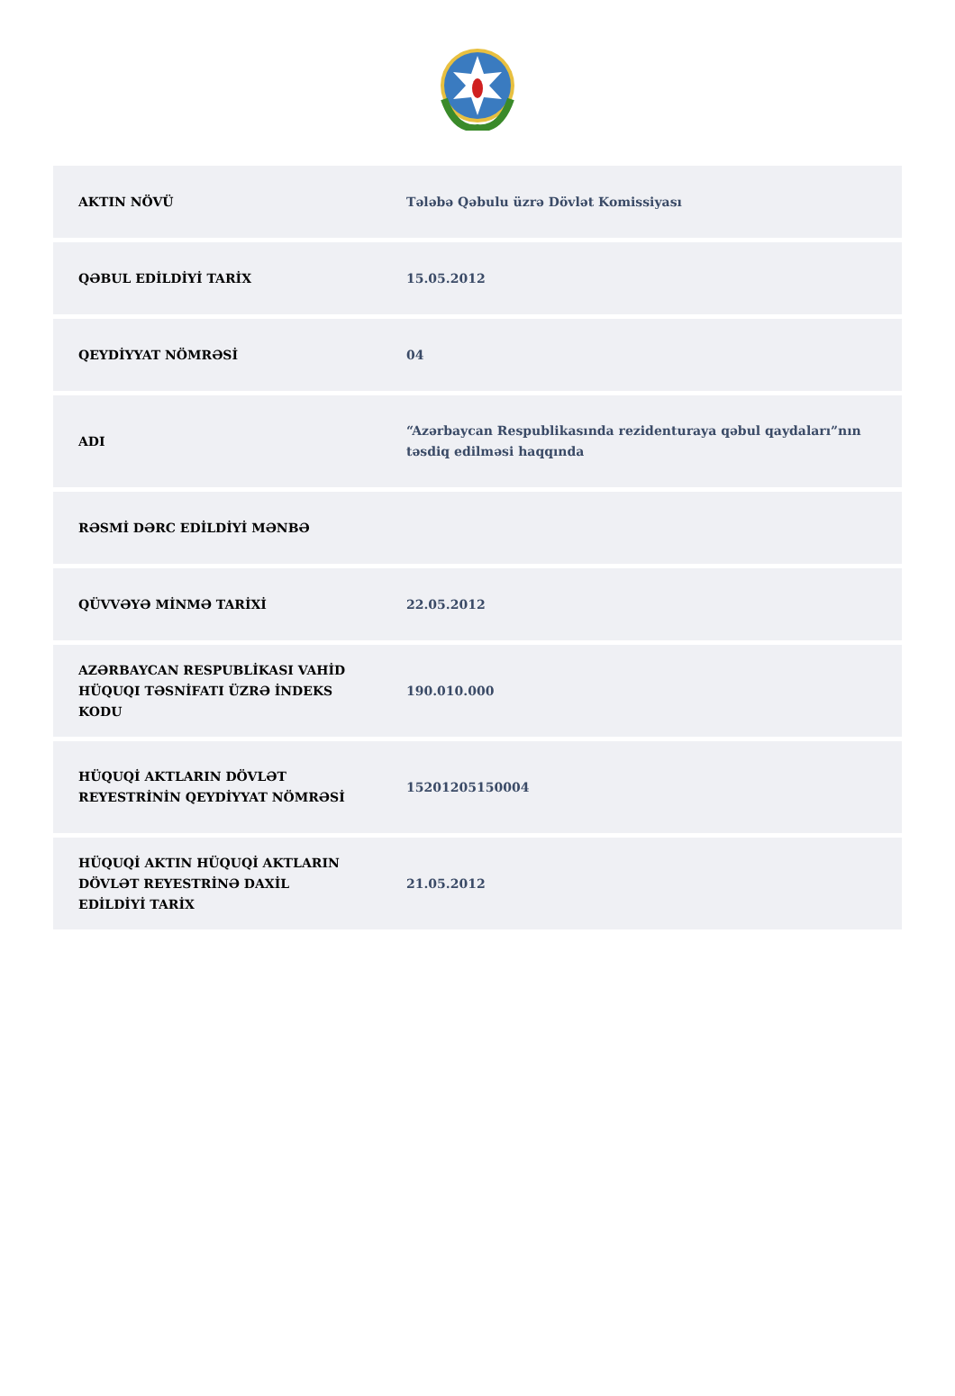| AKTIN NÖVÜ | Tələbə Qəbulu üzrə Dövlət Komissiyası |
| QƏBUL EDİLDİYİ TARİX | 15.05.2012 |
| QEYDİYYAT NÖMRƏSİ | 04 |
| ADI | “Azərbaycan Respublikasında rezidenturaya qəbul qaydaları”nın təsdiq edilməsi haqqında |
| RƏSMİ DƏRC EDİLDİYİ MƏNBƏ | |
| QÜVVƏYƏ MİNMƏ TARİXİ | 22.05.2012 |
| AZƏRBAYCAN RESPUBLİKASI VAHİD HÜQUQI TƏSNİFATI ÜZRƏ İNDEKS KODU | 190.010.000 |
| HÜQUQİ AKTLARIN DÖVLƏT REYESTRİNİN QEYDİYYAT NÖMRƏSİ | 15201205150004 |
| HÜQUQİ AKTIN HÜQUQİ AKTLARIN DÖVLƏT REYESTRİNƏ DAXİL EDİLDİYİ TARİX | 21.05.2012 |